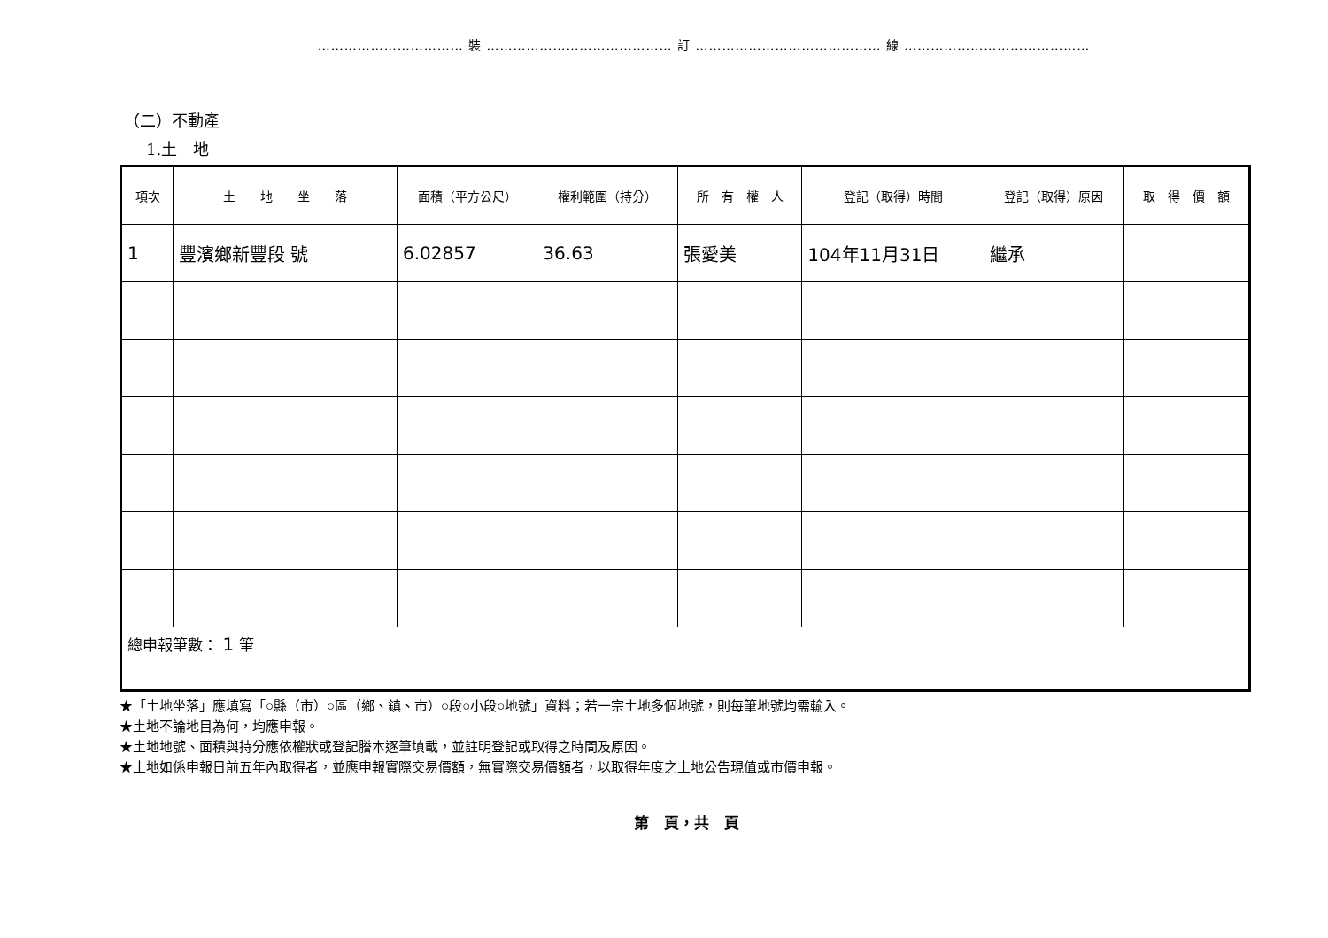…………………………… 裝 …………………………………… 訂 …………………………………… 線 ……………………………………
（二）不動產
1.土　地
| 項次 | 土 地 坐 落 | 面積（平方公尺） | 權利範圍（持分） | 所 有 權 人 | 登記（取得）時間 | 登記（取得）原因 | 取 得 價 額 |
| --- | --- | --- | --- | --- | --- | --- | --- |
| 1 | 豐濱鄉新豐段 號 | 6.02857 | 36.63 | 張愛美 | 104年11月31日 | 繼承 | |
| 總申報筆數： 1 筆 | | | | | | | |
★「土地坐落」應填寫「○縣（市）○區（鄉、鎮、市）○段○小段○地號」資料；若一宗土地多個地號，則每筆地號均需輸入。
★土地不論地目為何，均應申報。
★土地地號、面積與持分應依權狀或登記謄本逐筆填載，並註明登記或取得之時間及原因。
★土地如係申報日前五年內取得者，並應申報實際交易價額，無實際交易價額者，以取得年度之土地公告現值或市價申報。
第　頁，共　頁